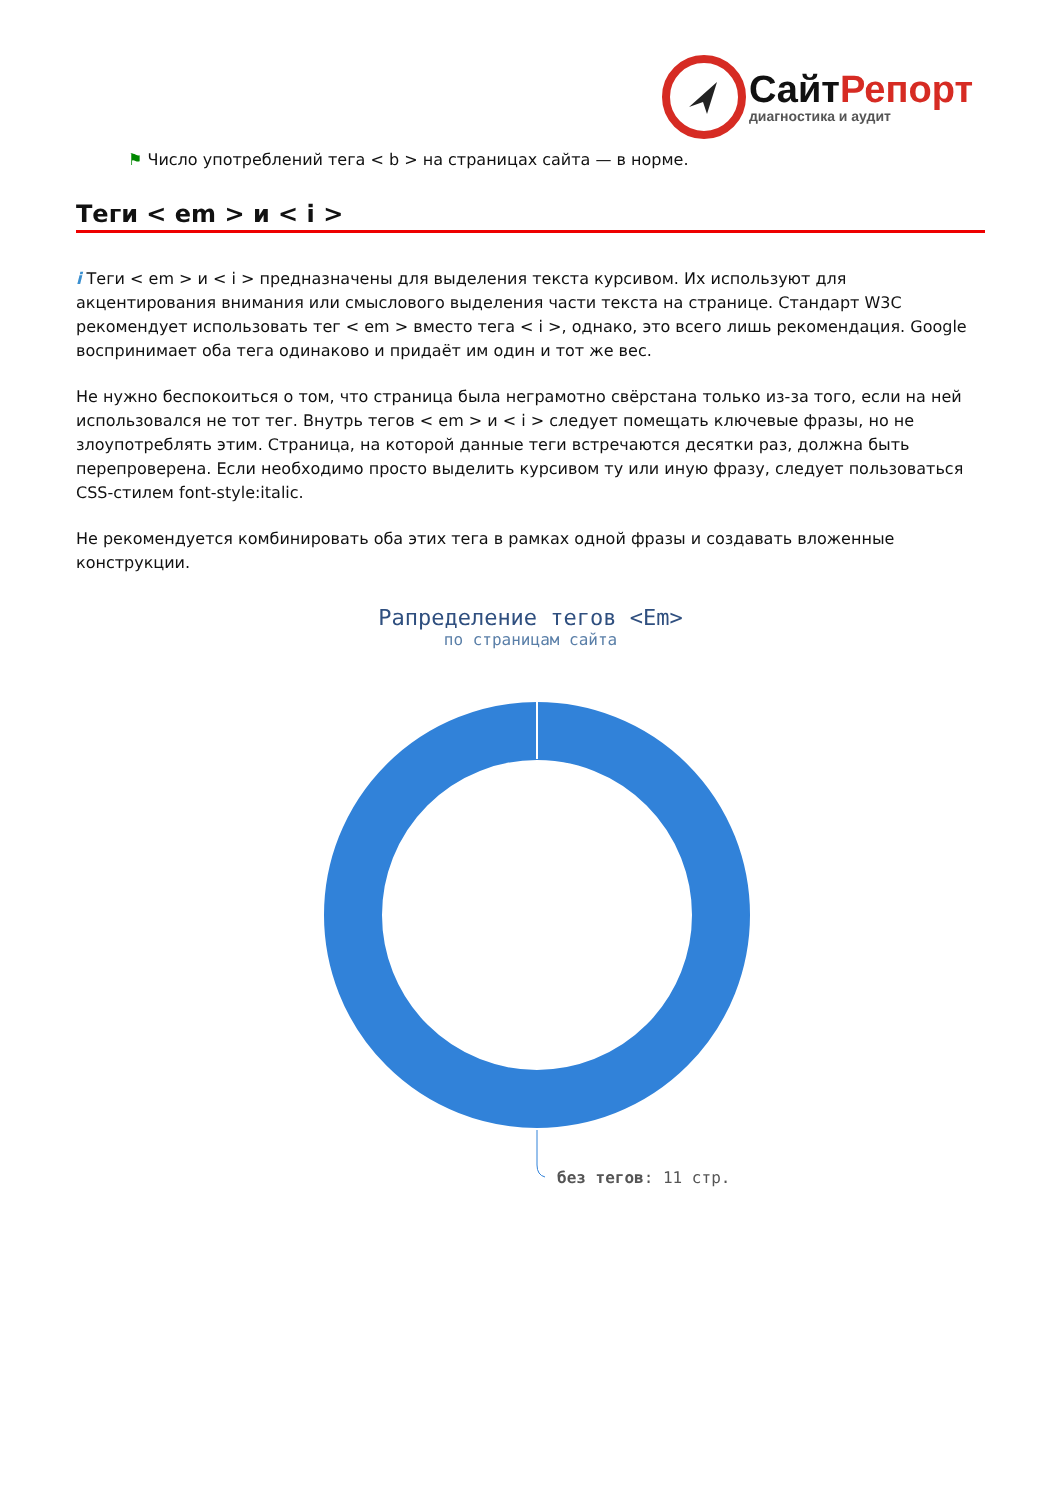Сайт Репорт
диагностика и аудит
⚑ Число употреблений тега < b > на страницах сайта — в норме.
Теги < em > и < i >
i Теги < em > и < i > предназначены для выделения текста курсивом. Их используют для акцентирования внимания или смыслового выделения части текста на странице. Стандарт W3C рекомендует использовать тег < em > вместо тега < i >, однако, это всего лишь рекомендация. Google воспринимает оба тега одинаково и придаёт им один и тот же вес.
Не нужно беспокоиться о том, что страница была неграмотно свёрстана только из-за того, если на ней использовался не тот тег. Внутрь тегов < em > и < i > следует помещать ключевые фразы, но не злоупотреблять этим. Страница, на которой данные теги встречаются десятки раз, должна быть перепроверена. Если необходимо просто выделить курсивом ту или иную фразу, следует пользоваться CSS-стилем font-style:italic.
Не рекомендуется комбинировать оба этих тега в рамках одной фразы и создавать вложенные конструкции.
Рапределение тегов <Em>
по страницам сайта
без тегов: 11 стр.